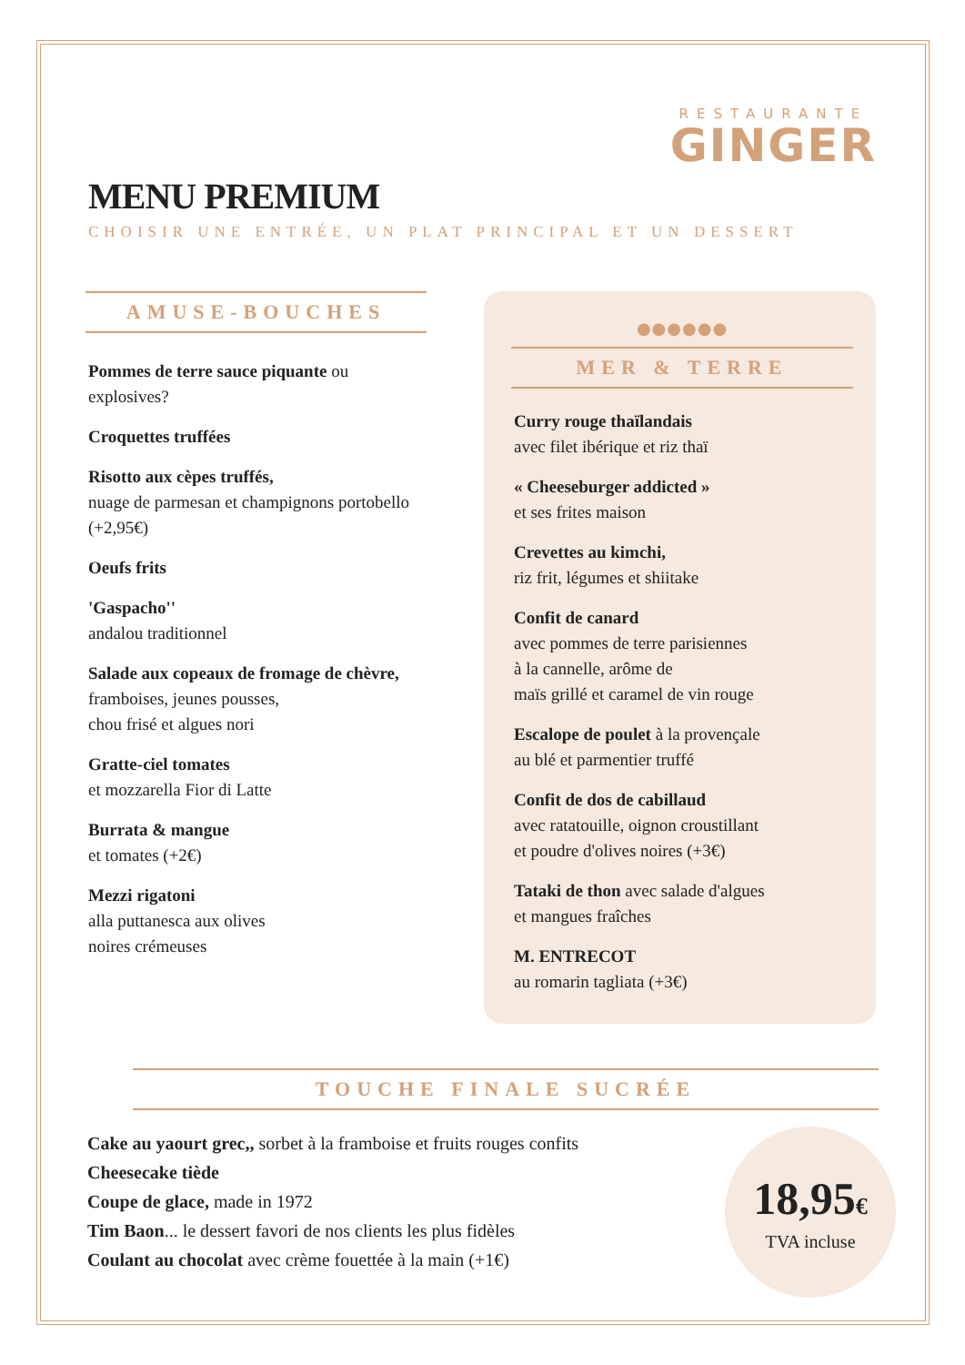RESTAURANTE
GINGER
MENU PREMIUM
CHOISIR UNE ENTRÉE, UN PLAT PRINCIPAL ET UN DESSERT
AMUSE-BOUCHES
Pommes de terre sauce piquante ou explosives?
Croquettes truffées
Risotto aux cèpes truffés,
nuage de parmesan et champignons portobello (+2,95€)
Oeufs frits
'Gaspacho''
andalou traditionnel
Salade aux copeaux de fromage de chèvre,
framboises, jeunes pousses,
chou frisé et algues nori
Gratte-ciel tomates
et mozzarella Fior di Latte
Burrata & mangue
et tomates (+2€)
Mezzi rigatoni
alla puttanesca aux olives
noires crémeuses
●●●●●●
MER & TERRE
Curry rouge thaïlandais
avec filet ibérique et riz thaï
« Cheeseburger addicted »
et ses frites maison
Crevettes au kimchi,
riz frit, légumes et shiitake
Confit de canard
avec pommes de terre parisiennes
à la cannelle, arôme de
maïs grillé et caramel de vin rouge
Escalope de poulet à la provençale
au blé et parmentier truffé
Confit de dos de cabillaud
avec ratatouille, oignon croustillant
et poudre d'olives noires (+3€)
Tataki de thon avec salade d'algues
et mangues fraîches
M. ENTRECOT
au romarin tagliata (+3€)
TOUCHE FINALE SUCRÉE
Cake au yaourt grec,, sorbet à la framboise et fruits rouges confits
Cheesecake tiède
Coupe de glace, made in 1972
Tim Baon... le dessert favori de nos clients les plus fidèles
Coulant au chocolat avec crème fouettée à la main (+1€)
18,95€
TVA incluse